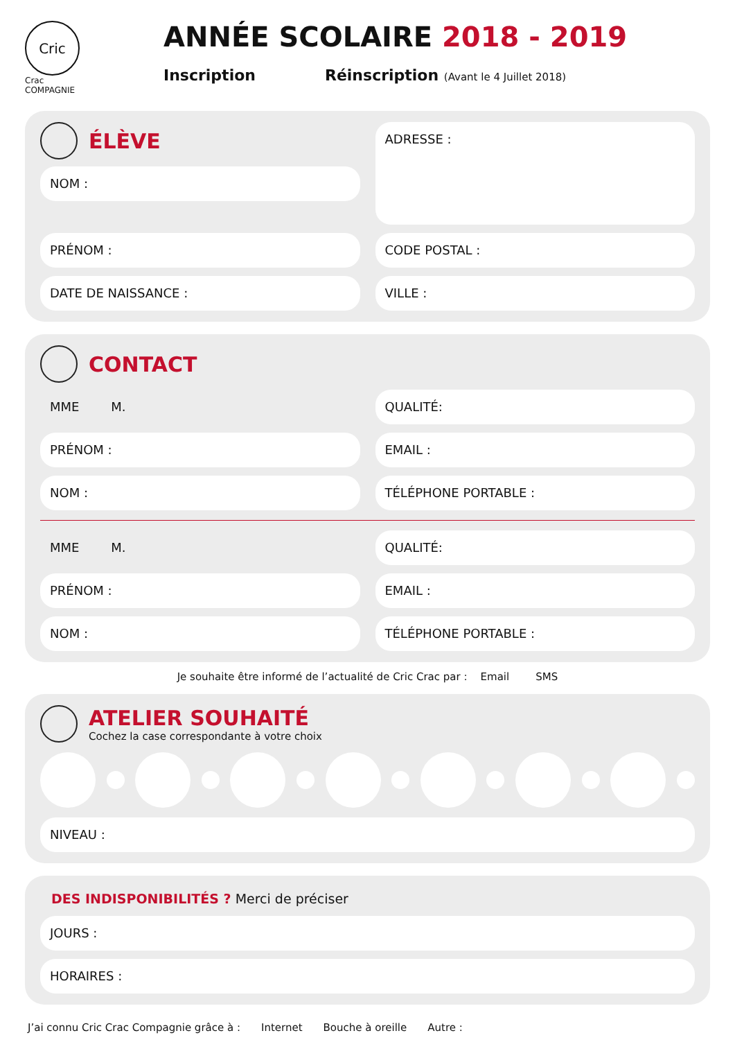Cric
Crac
COMPAGNIE
ANNÉE SCOLAIRE 2018 - 2019
Inscription Réinscription (Avant le 4 Juillet 2018)
ÉLÈVE
NOM :
ADRESSE :
PRÉNOM :
CODE POSTAL :
DATE DE NAISSANCE :
VILLE :
CONTACT
MME M.
QUALITÉ:
PRÉNOM :
EMAIL :
NOM :
TÉLÉPHONE PORTABLE :
MME M.
QUALITÉ:
PRÉNOM :
EMAIL :
NOM :
TÉLÉPHONE PORTABLE :
Je souhaite être informé de l’actualité de Cric Crac par : Email SMS
ATELIER SOUHAITÉ
Cochez la case correspondante à votre choix
NIVEAU :
DES INDISPONIBILITÉS ? Merci de préciser
JOURS :
HORAIRES :
J’ai connu Cric Crac Compagnie grâce à : Internet Bouche à oreille Autre :